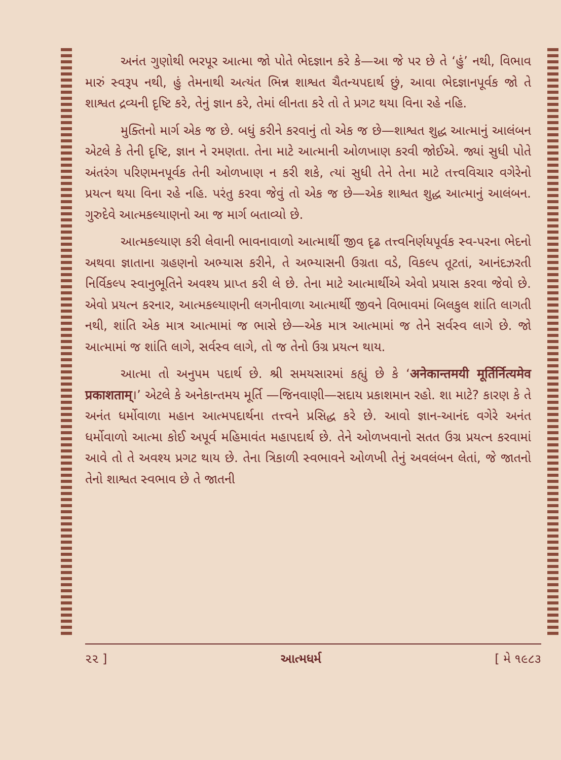અનંત ગુણોથી ભરપૂર આત્મા જો પોતે ભેદજ્ઞાન કરે કે—આ જે પર છે તે ‘હું’ નથી, વિભાવ મારું સ્વરૂપ નથી, હું તેમનાથી અત્યંત ભિન્ન શાશ્વત ચૈતન્યપદાર્થ છું, આવા ભેદજ્ઞાનપૂર્વક જો તે શાશ્વત દ્રવ્યની દૃષ્ટિ કરે, તેનું જ્ઞાન કરે, તેમાં લીનતા કરે તો તે પ્રગટ થયા વિના રહે નહિ.
મુક્તિનો માર્ગ એક જ છે. બધું કરીને કરવાનું તો એક જ છે—શાશ્વત શુદ્ધ આત્માનું આલંબન એટલે કે તેની દૃષ્ટિ, જ્ઞાન ને રમણતા. તેના માટે આત્માની ઓળખાણ કરવી જોઈએ. જ્યાં સુધી પોતે અંતરંગ પરિણમનપૂર્વક તેની ઓળખાણ ન કરી શકે, ત્યાં સુધી તેને તેના માટે તત્ત્વવિચાર વગેરેનો પ્રયત્ન થયા વિના રહે નહિ. પરંતુ કરવા જેવું તો એક જ છે—એક શાશ્વત શુદ્ધ આત્માનું આલંબન. ગુરુદેવે આત્મકલ્યાણનો આ જ માર્ગ બતાવ્યો છે.
આત્મકલ્યાણ કરી લેવાની ભાવનાવાળો આત્માર્થી જીવ દૃઢ તત્ત્વનિર્ણયપૂર્વક સ્વ-પરના ભેદનો અથવા જ્ઞાતાના ગ્રહણનો અભ્યાસ કરીને, તે અભ્યાસની ઉગ્રતા વડે, વિકલ્પ તૂટતાં, આનંદઝરતી નિર્વિકલ્પ સ્વાનુભૂતિને અવશ્ય પ્રાપ્ત કરી લે છે. તેના માટે આત્માર્થીએ એવો પ્રયાસ કરવા જેવો છે. એવો પ્રયત્ન કરનાર, આત્મકલ્યાણની લગનીવાળા આત્માર્થી જીવને વિભાવમાં બિલકુલ શાંતિ લાગતી નથી, શાંતિ એક માત્ર આત્મામાં જ ભાસે છે—એક માત્ર આત્મામાં જ તેને સર્વસ્વ લાગે છે. જો આત્મામાં જ શાંતિ લાગે, સર્વસ્વ લાગે, તો જ તેનો ઉગ્ર પ્રયત્ન થાય.
આત્મા તો અનુપમ પદાર્થ છે. શ્રી સમયસારમાં કહ્યું છે કે ‘अनेकान्तमयी मूर्तिर्नित्यमेव प्रकाशताम्।’ એટલે કે અનેકાન્તમય મૂર્તિ —જિનવાણી—સદાય પ્રકાશમાન રહો. શા માટે? કારણ કે તે અનંત ધર્મોવાળા મહાન આત્મપદાર્થના તત્ત્વને પ્રસિદ્ધ કરે છે. આવો જ્ઞાન-આનંદ વગેરે અનંત ધર્મોવાળો આત્મા કોઈ અપૂર્વ મહિમાવંત મહાપદાર્થ છે. તેને ઓળખવાનો સતત ઉગ્ર પ્રયત્ન કરવામાં આવે તો તે અવશ્ય પ્રગટ થાય છે. તેના ત્રિકાળી સ્વભાવને ઓળખી તેનું અવલંબન લેતાં, જે જાતનો તેનો શાશ્વત સ્વભાવ છે તે જાતની
૨૨ ] આત્મધર્મ [ મે ૧૯૮૩